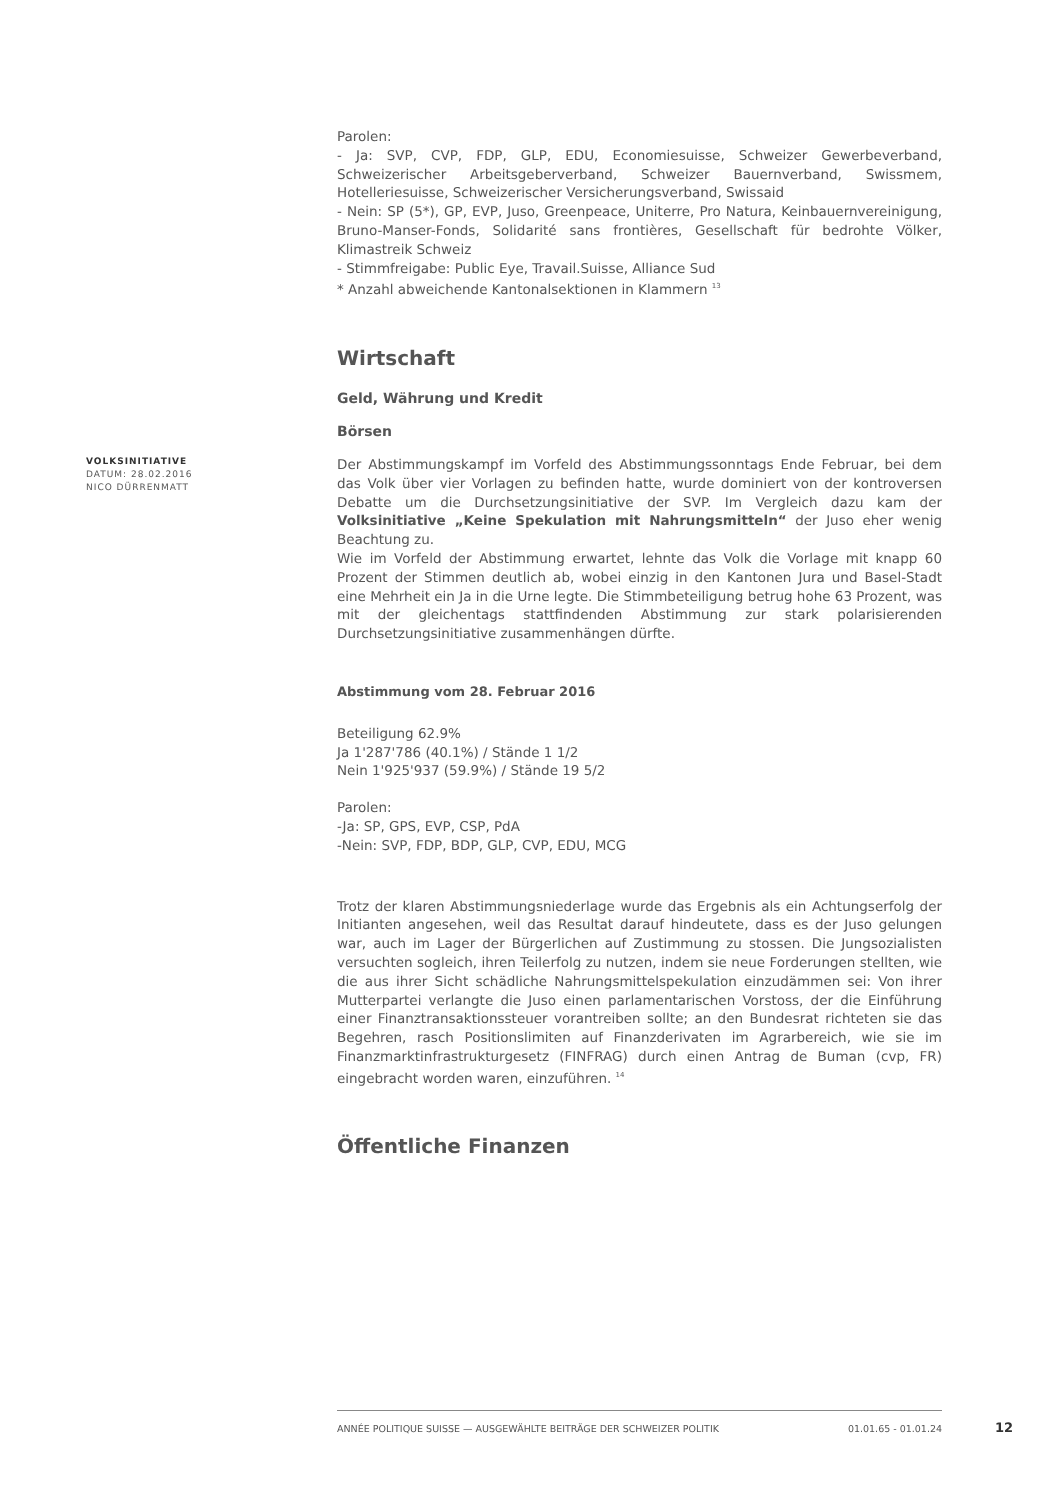Parolen:
- Ja: SVP, CVP, FDP, GLP, EDU, Economiesuisse, Schweizer Gewerbeverband, Schweizerischer Arbeitsgeberverband, Schweizer Bauernverband, Swissmem, Hotelleriesuisse, Schweizerischer Versicherungsverband, Swissaid
- Nein: SP (5*), GP, EVP, Juso, Greenpeace, Uniterre, Pro Natura, Keinbauernvereinigung, Bruno-Manser-Fonds, Solidarité sans frontières, Gesellschaft für bedrohte Völker, Klimastreik Schweiz
- Stimmfreigabe: Public Eye, Travail.Suisse, Alliance Sud
* Anzahl abweichende Kantonalsektionen in Klammern <sup>13</sup>
Wirtschaft
Geld, Währung und Kredit
Börsen
VOLKSINITIATIVE
DATUM: 28.02.2016
NICO DÜRRENMATT
Der Abstimmungskampf im Vorfeld des Abstimmungssonntags Ende Februar, bei dem das Volk über vier Vorlagen zu befinden hatte, wurde dominiert von der kontroversen Debatte um die Durchsetzungsinitiative der SVP. Im Vergleich dazu kam der Volksinitiative „Keine Spekulation mit Nahrungsmitteln“ der Juso eher wenig Beachtung zu.
Wie im Vorfeld der Abstimmung erwartet, lehnte das Volk die Vorlage mit knapp 60 Prozent der Stimmen deutlich ab, wobei einzig in den Kantonen Jura und Basel-Stadt eine Mehrheit ein Ja in die Urne legte. Die Stimmbeteiligung betrug hohe 63 Prozent, was mit der gleichentags stattfindenden Abstimmung zur stark polarisierenden Durchsetzungsinitiative zusammenhängen dürfte.
Abstimmung vom 28. Februar 2016
Beteiligung 62.9%
Ja 1'287'786 (40.1%) / Stände 1 1/2
Nein 1'925'937 (59.9%) / Stände 19 5/2
Parolen:
-Ja: SP, GPS, EVP, CSP, PdA
-Nein: SVP, FDP, BDP, GLP, CVP, EDU, MCG
Trotz der klaren Abstimmungsniederlage wurde das Ergebnis als ein Achtungserfolg der Initianten angesehen, weil das Resultat darauf hindeutete, dass es der Juso gelungen war, auch im Lager der Bürgerlichen auf Zustimmung zu stossen. Die Jungsozialisten versuchten sogleich, ihren Teilerfolg zu nutzen, indem sie neue Forderungen stellten, wie die aus ihrer Sicht schädliche Nahrungsmittelspekulation einzudämmen sei: Von ihrer Mutterpartei verlangte die Juso einen parlamentarischen Vorstoss, der die Einführung einer Finanztransaktionssteuer vorantreiben sollte; an den Bundesrat richteten sie das Begehren, rasch Positionslimiten auf Finanzderivaten im Agrarbereich, wie sie im Finanzmarktinfrastrukturgesetz (FINFRAG) durch einen Antrag de Buman (cvp, FR) eingebracht worden waren, einzuführen. <sup>14</sup>
Öffentliche Finanzen
ANNÉE POLITIQUE SUISSE — AUSGEWÄHLTE BEITRÄGE DER SCHWEIZER POLITIK 01.01.65 - 01.01.24
12